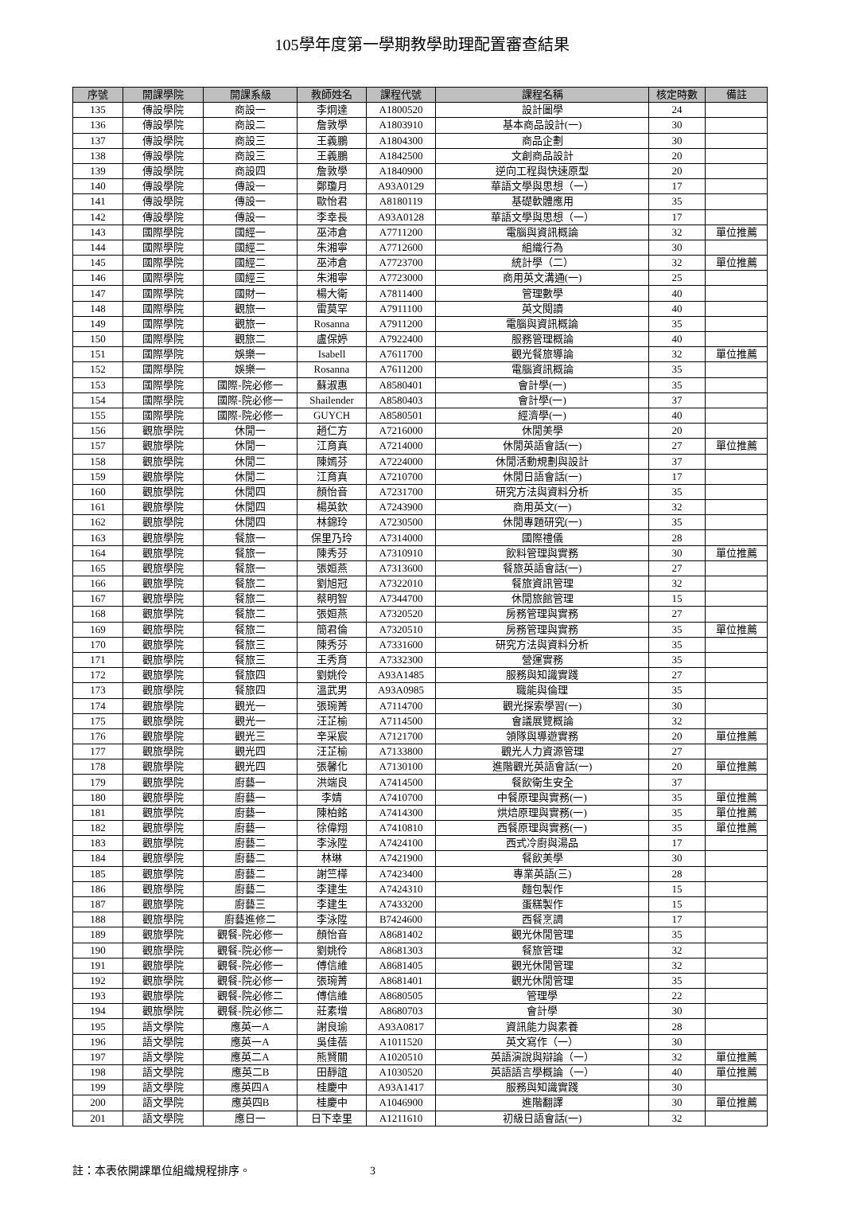105學年度第一學期教學助理配置審查結果
| 序號 | 開課學院 | 開課系級 | 教師姓名 | 課程代號 | 課程名稱 | 核定時數 | 備註 |
| --- | --- | --- | --- | --- | --- | --- | --- |
| 135 | 傳設學院 | 商設一 | 李炯達 | A1800520 | 設計圖學 | 24 | |
| 136 | 傳設學院 | 商設二 | 詹敦學 | A1803910 | 基本商品設計(一) | 30 | |
| 137 | 傳設學院 | 商設三 | 王義鵬 | A1804300 | 商品企劃 | 30 | |
| 138 | 傳設學院 | 商設三 | 王義鵬 | A1842500 | 文創商品設計 | 20 | |
| 139 | 傳設學院 | 商設四 | 詹敦學 | A1840900 | 逆向工程與快速原型 | 20 | |
| 140 | 傳設學院 | 傳設一 | 鄭瓊月 | A93A0129 | 華語文學與思想（一） | 17 | |
| 141 | 傳設學院 | 傳設一 | 歐怡君 | A8180119 | 基礎軟體應用 | 35 | |
| 142 | 傳設學院 | 傳設一 | 李幸長 | A93A0128 | 華語文學與思想（一） | 17 | |
| 143 | 國際學院 | 國經一 | 巫沛倉 | A7711200 | 電腦與資訊概論 | 32 | 單位推薦 |
| 144 | 國際學院 | 國經二 | 朱湘寧 | A7712600 | 組織行為 | 30 | |
| 145 | 國際學院 | 國經二 | 巫沛倉 | A7723700 | 統計學（二） | 32 | 單位推薦 |
| 146 | 國際學院 | 國經三 | 朱湘寧 | A7723000 | 商用英文溝通(一) | 25 | |
| 147 | 國際學院 | 國財一 | 楊大衛 | A7811400 | 管理數學 | 40 | |
| 148 | 國際學院 | 觀旅一 | 雷莫罕 | A7911100 | 英文閱讀 | 40 | |
| 149 | 國際學院 | 觀旅一 | Rosanna | A7911200 | 電腦與資訊概論 | 35 | |
| 150 | 國際學院 | 觀旅二 | 盧保婷 | A7922400 | 服務管理概論 | 40 | |
| 151 | 國際學院 | 娛樂一 | Isabell | A7611700 | 觀光餐旅導論 | 32 | 單位推薦 |
| 152 | 國際學院 | 娛樂一 | Rosanna | A7611200 | 電腦資訊概論 | 35 | |
| 153 | 國際學院 | 國際-院必修一 | 蘇淑惠 | A8580401 | 會計學(一) | 35 | |
| 154 | 國際學院 | 國際-院必修一 | Shailender | A8580403 | 會計學(一) | 37 | |
| 155 | 國際學院 | 國際-院必修一 | GUYCH | A8580501 | 經濟學(一) | 40 | |
| 156 | 觀旅學院 | 休閒一 | 趙仁方 | A7216000 | 休閒美學 | 20 | |
| 157 | 觀旅學院 | 休閒一 | 江育真 | A7214000 | 休閒英語會話(一) | 27 | 單位推薦 |
| 158 | 觀旅學院 | 休閒二 | 陳嫣芬 | A7224000 | 休閒活動規劃與設計 | 37 | |
| 159 | 觀旅學院 | 休閒二 | 江育真 | A7210700 | 休閒日語會話(一) | 17 | |
| 160 | 觀旅學院 | 休閒四 | 顏怡音 | A7231700 | 研究方法與資料分析 | 35 | |
| 161 | 觀旅學院 | 休閒四 | 楊英欽 | A7243900 | 商用英文(一) | 32 | |
| 162 | 觀旅學院 | 休閒四 | 林錦玲 | A7230500 | 休閒專題研究(一) | 35 | |
| 163 | 觀旅學院 | 餐旅一 | 保里乃玲 | A7314000 | 國際禮儀 | 28 | |
| 164 | 觀旅學院 | 餐旅一 | 陳秀芬 | A7310910 | 飲料管理與實務 | 30 | 單位推薦 |
| 165 | 觀旅學院 | 餐旅一 | 張姮燕 | A7313600 | 餐旅英語會話(一) | 27 | |
| 166 | 觀旅學院 | 餐旅二 | 劉旭冠 | A7322010 | 餐旅資訊管理 | 32 | |
| 167 | 觀旅學院 | 餐旅二 | 蔡明智 | A7344700 | 休閒旅館管理 | 15 | |
| 168 | 觀旅學院 | 餐旅二 | 張姮燕 | A7320520 | 房務管理與實務 | 27 | |
| 169 | 觀旅學院 | 餐旅二 | 簡君倫 | A7320510 | 房務管理與實務 | 35 | 單位推薦 |
| 170 | 觀旅學院 | 餐旅三 | 陳秀芬 | A7331600 | 研究方法與資料分析 | 35 | |
| 171 | 觀旅學院 | 餐旅三 | 王秀育 | A7332300 | 營運實務 | 35 | |
| 172 | 觀旅學院 | 餐旅四 | 劉姚伶 | A93A1485 | 服務與知識實踐 | 27 | |
| 173 | 觀旅學院 | 餐旅四 | 溫武男 | A93A0985 | 職能與倫理 | 35 | |
| 174 | 觀旅學院 | 觀光一 | 張琬菁 | A7114700 | 觀光探索學習(一) | 30 | |
| 175 | 觀旅學院 | 觀光一 | 汪芷榆 | A7114500 | 會議展覽概論 | 32 | |
| 176 | 觀旅學院 | 觀光三 | 辛采宸 | A7121700 | 領隊與導遊實務 | 20 | 單位推薦 |
| 177 | 觀旅學院 | 觀光四 | 汪芷榆 | A7133800 | 觀光人力資源管理 | 27 | |
| 178 | 觀旅學院 | 觀光四 | 張馨化 | A7130100 | 進階觀光英語會話(一) | 20 | 單位推薦 |
| 179 | 觀旅學院 | 廚藝一 | 洪端良 | A7414500 | 餐飲衛生安全 | 37 | |
| 180 | 觀旅學院 | 廚藝一 | 李婧 | A7410700 | 中餐原理與實務(一) | 35 | 單位推薦 |
| 181 | 觀旅學院 | 廚藝一 | 陳柏銘 | A7414300 | 烘焙原理與實務(一) | 35 | 單位推薦 |
| 182 | 觀旅學院 | 廚藝一 | 徐偉翔 | A7410810 | 西餐原理與實務(一) | 35 | 單位推薦 |
| 183 | 觀旅學院 | 廚藝二 | 李泳陞 | A7424100 | 西式冷廚與湯品 | 17 | |
| 184 | 觀旅學院 | 廚藝二 | 林琳 | A7421900 | 餐飲美學 | 30 | |
| 185 | 觀旅學院 | 廚藝二 | 謝竺樺 | A7423400 | 專業英語(三) | 28 | |
| 186 | 觀旅學院 | 廚藝二 | 李建生 | A7424310 | 麵包製作 | 15 | |
| 187 | 觀旅學院 | 廚藝三 | 李建生 | A7433200 | 蛋糕製作 | 15 | |
| 188 | 觀旅學院 | 廚藝進修二 | 李泳陞 | B7424600 | 西餐烹調 | 17 | |
| 189 | 觀旅學院 | 觀餐-院必修一 | 顏怡音 | A8681402 | 觀光休閒管理 | 35 | |
| 190 | 觀旅學院 | 觀餐-院必修一 | 劉姚伶 | A8681303 | 餐旅管理 | 32 | |
| 191 | 觀旅學院 | 觀餐-院必修一 | 傅信維 | A8681405 | 觀光休閒管理 | 32 | |
| 192 | 觀旅學院 | 觀餐-院必修一 | 張琬菁 | A8681401 | 觀光休閒管理 | 35 | |
| 193 | 觀旅學院 | 觀餐-院必修二 | 傅信維 | A8680505 | 管理學 | 22 | |
| 194 | 觀旅學院 | 觀餐-院必修二 | 莊素增 | A8680703 | 會計學 | 30 | |
| 195 | 語文學院 | 應英一A | 謝良瑜 | A93A0817 | 資訊能力與素養 | 28 | |
| 196 | 語文學院 | 應英一A | 吳佳蓓 | A1011520 | 英文寫作（一） | 30 | |
| 197 | 語文學院 | 應英二A | 熊賢關 | A1020510 | 英語演說與辯論（一） | 32 | 單位推薦 |
| 198 | 語文學院 | 應英二B | 田靜誼 | A1030520 | 英語語言學概論（一） | 40 | 單位推薦 |
| 199 | 語文學院 | 應英四A | 桂慶中 | A93A1417 | 服務與知識實踐 | 30 | |
| 200 | 語文學院 | 應英四B | 桂慶中 | A1046900 | 進階翻譯 | 30 | 單位推薦 |
| 201 | 語文學院 | 應日一 | 日下幸里 | A1211610 | 初級日語會話(一) | 32 | |
註：本表依開課單位組織規程排序。 3